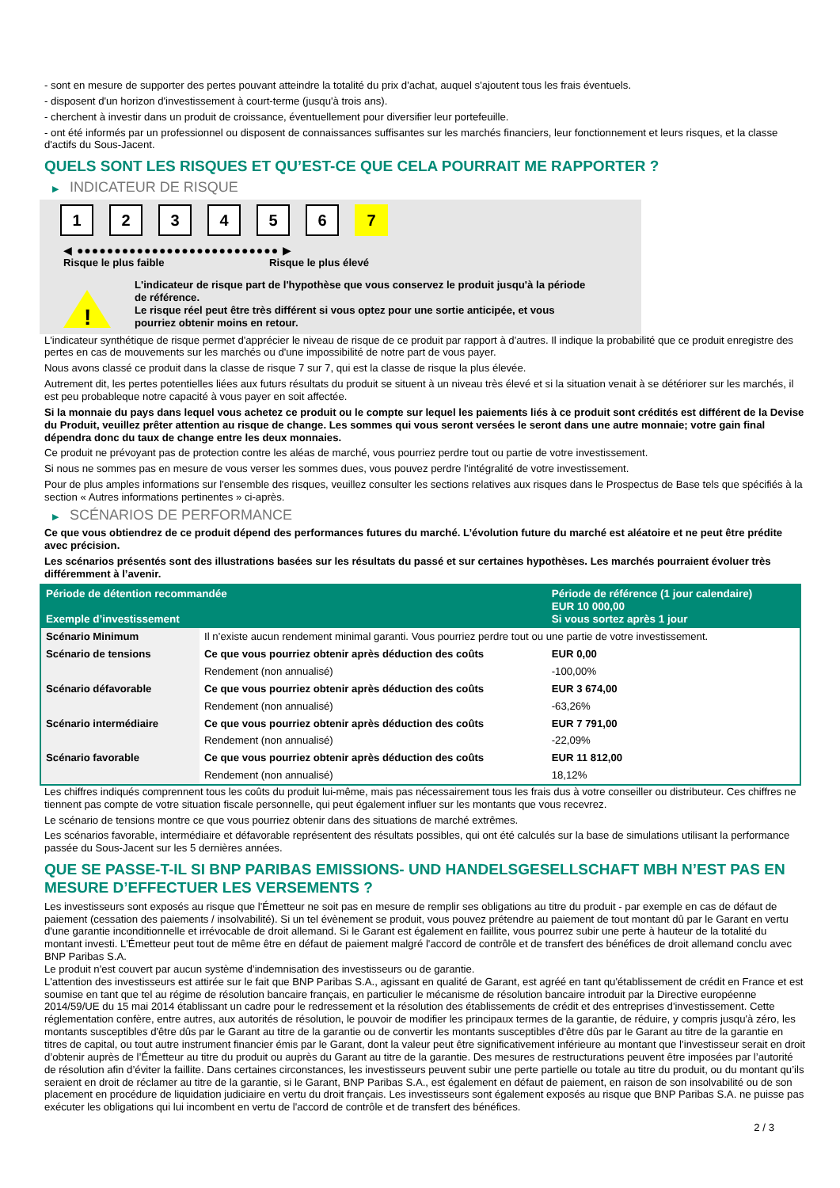- sont en mesure de supporter des pertes pouvant atteindre la totalité du prix d'achat, auquel s'ajoutent tous les frais éventuels.
- disposent d'un horizon d'investissement à court-terme (jusqu'à trois ans).
- cherchent à investir dans un produit de croissance, éventuellement pour diversifier leur portefeuille.
- ont été informés par un professionnel ou disposent de connaissances suffisantes sur les marchés financiers, leur fonctionnement et leurs risques, et la classe d'actifs du Sous-Jacent.
QUELS SONT LES RISQUES ET QU’EST-CE QUE CELA POURRAIT ME RAPPORTER ?
▶ INDICATEUR DE RISQUE
1 2 3 4 5 6 7
◀ ●●●●●●●●●●●●●●●●●●●●●●●●●●● ▶
Risque le plus faible Risque le plus élevé
!
L'indicateur de risque part de l'hypothèse que vous conservez le produit jusqu'à la période de référence.
Le risque réel peut être très différent si vous optez pour une sortie anticipée, et vous pourriez obtenir moins en retour.
L'indicateur synthétique de risque permet d'apprécier le niveau de risque de ce produit par rapport à d'autres. Il indique la probabilité que ce produit enregistre des pertes en cas de mouvements sur les marchés ou d'une impossibilité de notre part de vous payer.
Nous avons classé ce produit dans la classe de risque 7 sur 7, qui est la classe de risque la plus élevée.
Autrement dit, les pertes potentielles liées aux futurs résultats du produit se situent à un niveau très élevé et si la situation venait à se détériorer sur les marchés, il est peu probableque notre capacité à vous payer en soit affectée.
Si la monnaie du pays dans lequel vous achetez ce produit ou le compte sur lequel les paiements liés à ce produit sont crédités est différent de la Devise du Produit, veuillez prêter attention au risque de change. Les sommes qui vous seront versées le seront dans une autre monnaie; votre gain final dépendra donc du taux de change entre les deux monnaies.
Ce produit ne prévoyant pas de protection contre les aléas de marché, vous pourriez perdre tout ou partie de votre investissement.
Si nous ne sommes pas en mesure de vous verser les sommes dues, vous pouvez perdre l'intégralité de votre investissement.
Pour de plus amples informations sur l'ensemble des risques, veuillez consulter les sections relatives aux risques dans le Prospectus de Base tels que spécifiés à la section « Autres informations pertinentes » ci-après.
▶ SCÉNARIOS DE PERFORMANCE
Ce que vous obtiendrez de ce produit dépend des performances futures du marché. L’évolution future du marché est aléatoire et ne peut être prédite avec précision.
Les scénarios présentés sont des illustrations basées sur les résultats du passé et sur certaines hypothèses. Les marchés pourraient évoluer très différemment à l’avenir.
| Période de détention recommandée Exemple d’investissement | | Période de référence (1 jour calendaire) EUR 10 000,00 Si vous sortez après 1 jour |
| --- | --- | --- |
| Scénario Minimum | Il n’existe aucun rendement minimal garanti. Vous pourriez perdre tout ou une partie de votre investissement. | |
| Scénario de tensions | Ce que vous pourriez obtenir après déduction des coûts | EUR 0,00 |
| | Rendement (non annualisé) | -100,00% |
| Scénario défavorable | Ce que vous pourriez obtenir après déduction des coûts | EUR 3 674,00 |
| | Rendement (non annualisé) | -63,26% |
| Scénario intermédiaire | Ce que vous pourriez obtenir après déduction des coûts | EUR 7 791,00 |
| | Rendement (non annualisé) | -22,09% |
| Scénario favorable | Ce que vous pourriez obtenir après déduction des coûts | EUR 11 812,00 |
| | Rendement (non annualisé) | 18,12% |
Les chiffres indiqués comprennent tous les coûts du produit lui-même, mais pas nécessairement tous les frais dus à votre conseiller ou distributeur. Ces chiffres ne tiennent pas compte de votre situation fiscale personnelle, qui peut également influer sur les montants que vous recevrez.
Le scénario de tensions montre ce que vous pourriez obtenir dans des situations de marché extrêmes.
Les scénarios favorable, intermédiaire et défavorable représentent des résultats possibles, qui ont été calculés sur la base de simulations utilisant la performance passée du Sous-Jacent sur les 5 dernières années.
QUE SE PASSE-T-IL SI BNP PARIBAS EMISSIONS- UND HANDELSGESELLSCHAFT MBH N’EST PAS EN MESURE D’EFFECTUER LES VERSEMENTS ?
Les investisseurs sont exposés au risque que l'Émetteur ne soit pas en mesure de remplir ses obligations au titre du produit - par exemple en cas de défaut de paiement (cessation des paiements / insolvabilité). Si un tel évènement se produit, vous pouvez prétendre au paiement de tout montant dû par le Garant en vertu d'une garantie inconditionnelle et irrévocable de droit allemand. Si le Garant est également en faillite, vous pourrez subir une perte à hauteur de la totalité du montant investi. L'Émetteur peut tout de même être en défaut de paiement malgré l'accord de contrôle et de transfert des bénéfices de droit allemand conclu avec BNP Paribas S.A.
Le produit n'est couvert par aucun système d’indemnisation des investisseurs ou de garantie.
L'attention des investisseurs est attirée sur le fait que BNP Paribas S.A., agissant en qualité de Garant, est agréé en tant qu'établissement de crédit en France et est soumise en tant que tel au régime de résolution bancaire français, en particulier le mécanisme de résolution bancaire introduit par la Directive européenne 2014/59/UE du 15 mai 2014 établissant un cadre pour le redressement et la résolution des établissements de crédit et des entreprises d'investissement. Cette réglementation confère, entre autres, aux autorités de résolution, le pouvoir de modifier les principaux termes de la garantie, de réduire, y compris jusqu'à zéro, les montants susceptibles d'être dûs par le Garant au titre de la garantie ou de convertir les montants susceptibles d'être dûs par le Garant au titre de la garantie en titres de capital, ou tout autre instrument financier émis par le Garant, dont la valeur peut être significativement inférieure au montant que l’investisseur serait en droit d’obtenir auprès de l’Émetteur au titre du produit ou auprès du Garant au titre de la garantie. Des mesures de restructurations peuvent être imposées par l’autorité de résolution afin d’éviter la faillite. Dans certaines circonstances, les investisseurs peuvent subir une perte partielle ou totale au titre du produit, ou du montant qu’ils seraient en droit de réclamer au titre de la garantie, si le Garant, BNP Paribas S.A., est également en défaut de paiement, en raison de son insolvabilité ou de son placement en procédure de liquidation judiciaire en vertu du droit français. Les investisseurs sont également exposés au risque que BNP Paribas S.A. ne puisse pas exécuter les obligations qui lui incombent en vertu de l'accord de contrôle et de transfert des bénéfices.
2 / 3